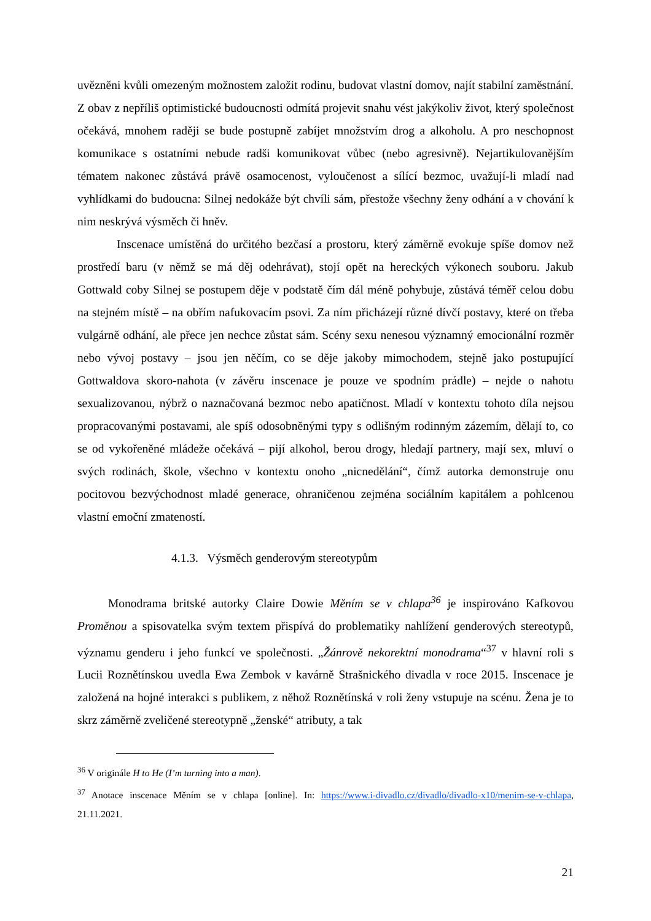uvězněni kvůli omezeným možnostem založit rodinu, budovat vlastní domov, najít stabilní zaměstnání. Z obav z nepříliš optimistické budoucnosti odmítá projevit snahu vést jakýkoliv život, který společnost očekává, mnohem raději se bude postupně zabíjet množstvím drog a alkoholu. A pro neschopnost komunikace s ostatními nebude radši komunikovat vůbec (nebo agresivně). Nejartikulovanějším tématem nakonec zůstává právě osamocenost, vyloučenost a sílící bezmoc, uvažují-li mladí nad vyhlídkami do budoucna: Silnej nedokáže být chvíli sám, přestože všechny ženy odhání a v chování k nim neskrývá výsměch či hněv.
Inscenace umístěná do určitého bezčasí a prostoru, který záměrně evokuje spíše domov než prostředí baru (v němž se má děj odehrávat), stojí opět na hereckých výkonech souboru. Jakub Gottwald coby Silnej se postupem děje v podstatě čím dál méně pohybuje, zůstává téměř celou dobu na stejném místě – na obřím nafukovacím psovi. Za ním přicházejí různé dívčí postavy, které on třeba vulgárně odhání, ale přece jen nechce zůstat sám. Scény sexu nenesou významný emocionální rozměr nebo vývoj postavy – jsou jen něčím, co se děje jakoby mimochodem, stejně jako postupující Gottwaldova skoro-nahota (v závěru inscenace je pouze ve spodním prádle) – nejde o nahotu sexualizovanou, nýbrž o naznačovaná bezmoc nebo apatičnost. Mladí v kontextu tohoto díla nejsou propracovanými postavami, ale spíš odosobněnými typy s odlišným rodinným zázemím, dělají to, co se od vykořeněné mládeže očekává – pijí alkohol, berou drogy, hledají partnery, mají sex, mluví o svých rodinách, škole, všechno v kontextu onoho „nicnedělání“, čímž autorka demonstruje onu pocitovou bezvýchodnost mladé generace, ohraničenou zejména sociálním kapitálem a pohlcenou vlastní emoční zmateností.
4.1.3. Výsměch genderovým stereotypům
Monodrama britské autorky Claire Dowie Měním se v chlapa<sup>36</sup> je inspirováno Kafkovou Proměnou a spisovatelka svým textem přispívá do problematiky nahlížení genderových stereotypů, významu genderu i jeho funkcí ve společnosti. „Žánrově nekorektní monodrama“<sup>37</sup> v hlavní roli s Lucii Roznětínskou uvedla Ewa Zembok v kavárně Strašnického divadla v roce 2015. Inscenace je založená na hojné interakci s publikem, z něhož Roznětínská v roli ženy vstupuje na scénu. Žena je to skrz záměrně zveličené stereotypně „ženské“ atributy, a tak
<sup>36</sup> V originále H to He (I’m turning into a man).
<sup>37</sup> Anotace inscenace Měním se v chlapa [online]. In: https://www.i-divadlo.cz/divadlo/divadlo-x10/menim-se-v-chlapa, 21.11.2021.
21